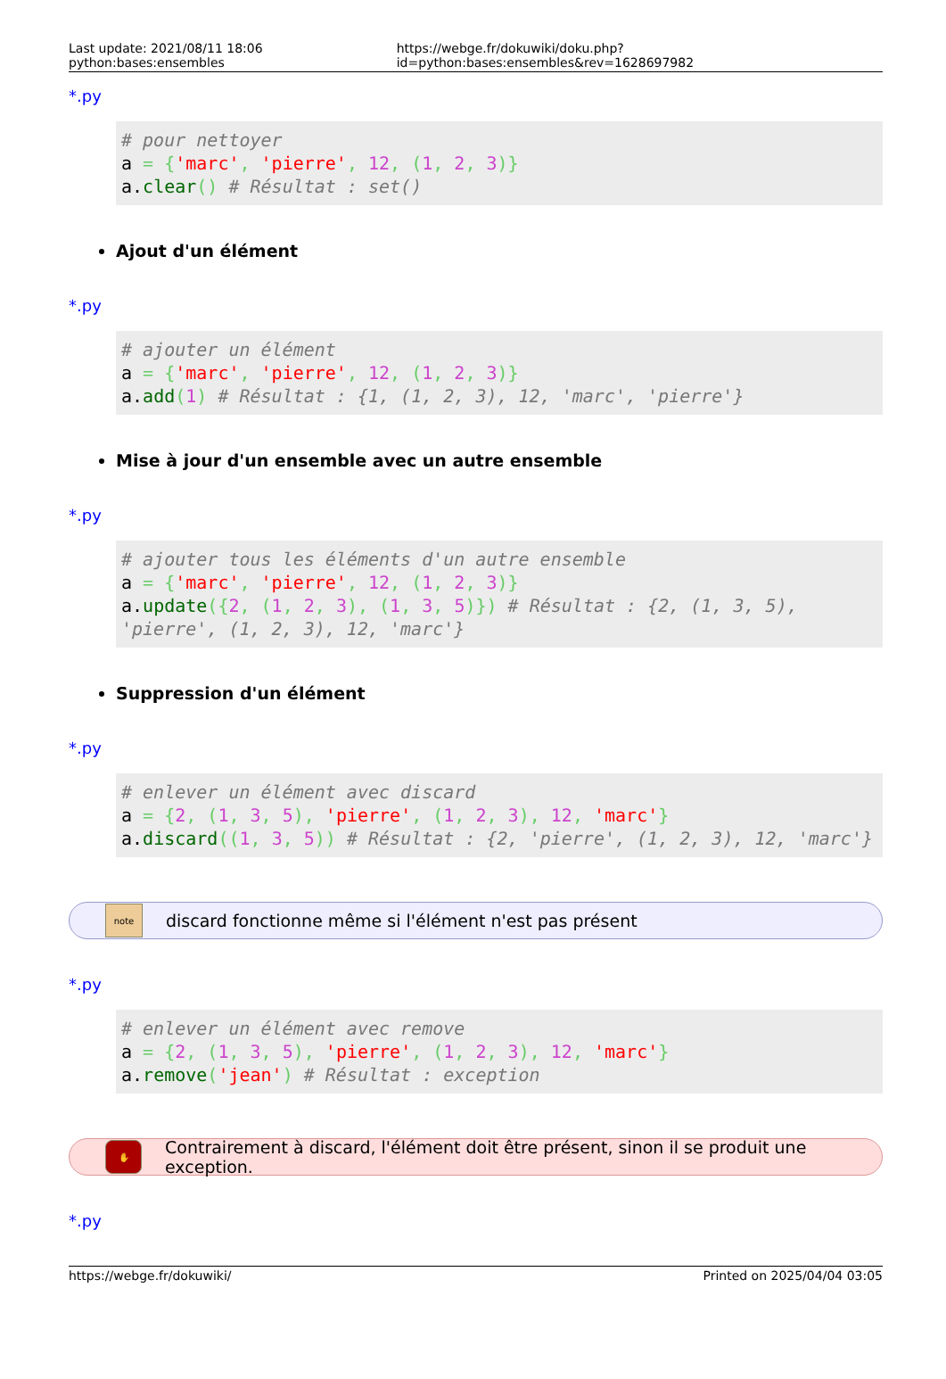Last update: 2021/08/11 18:06 python:bases:ensembles https://webge.fr/dokuwiki/doku.php?id=python:bases:ensembles&rev=1628697982
*.py
# pour nettoyer
a = {'marc', 'pierre', 12, (1, 2, 3)}
a.clear() # Résultat : set()
Ajout d'un élément
*.py
# ajouter un élément
a = {'marc', 'pierre', 12, (1, 2, 3)}
a.add(1) # Résultat : {1, (1, 2, 3), 12, 'marc', 'pierre'}
Mise à jour d'un ensemble avec un autre ensemble
*.py
# ajouter tous les éléments d'un autre ensemble
a = {'marc', 'pierre', 12, (1, 2, 3)}
a.update({2, (1, 2, 3), (1, 3, 5)}) # Résultat : {2, (1, 3, 5), 'pierre', (1, 2, 3), 12, 'marc'}
Suppression d'un élément
*.py
# enlever un élément avec discard
a = {2, (1, 3, 5), 'pierre', (1, 2, 3), 12, 'marc'}
a.discard((1, 3, 5)) # Résultat : {2, 'pierre', (1, 2, 3), 12, 'marc'}
note
discard fonctionne même si l'élément n'est pas présent
*.py
# enlever un élément avec remove
a = {2, (1, 3, 5), 'pierre', (1, 2, 3), 12, 'marc'}
a.remove('jean') # Résultat : exception
✋
Contrairement à discard, l'élément doit être présent, sinon il se produit une exception.
*.py
https://webge.fr/dokuwiki/ Printed on 2025/04/04 03:05